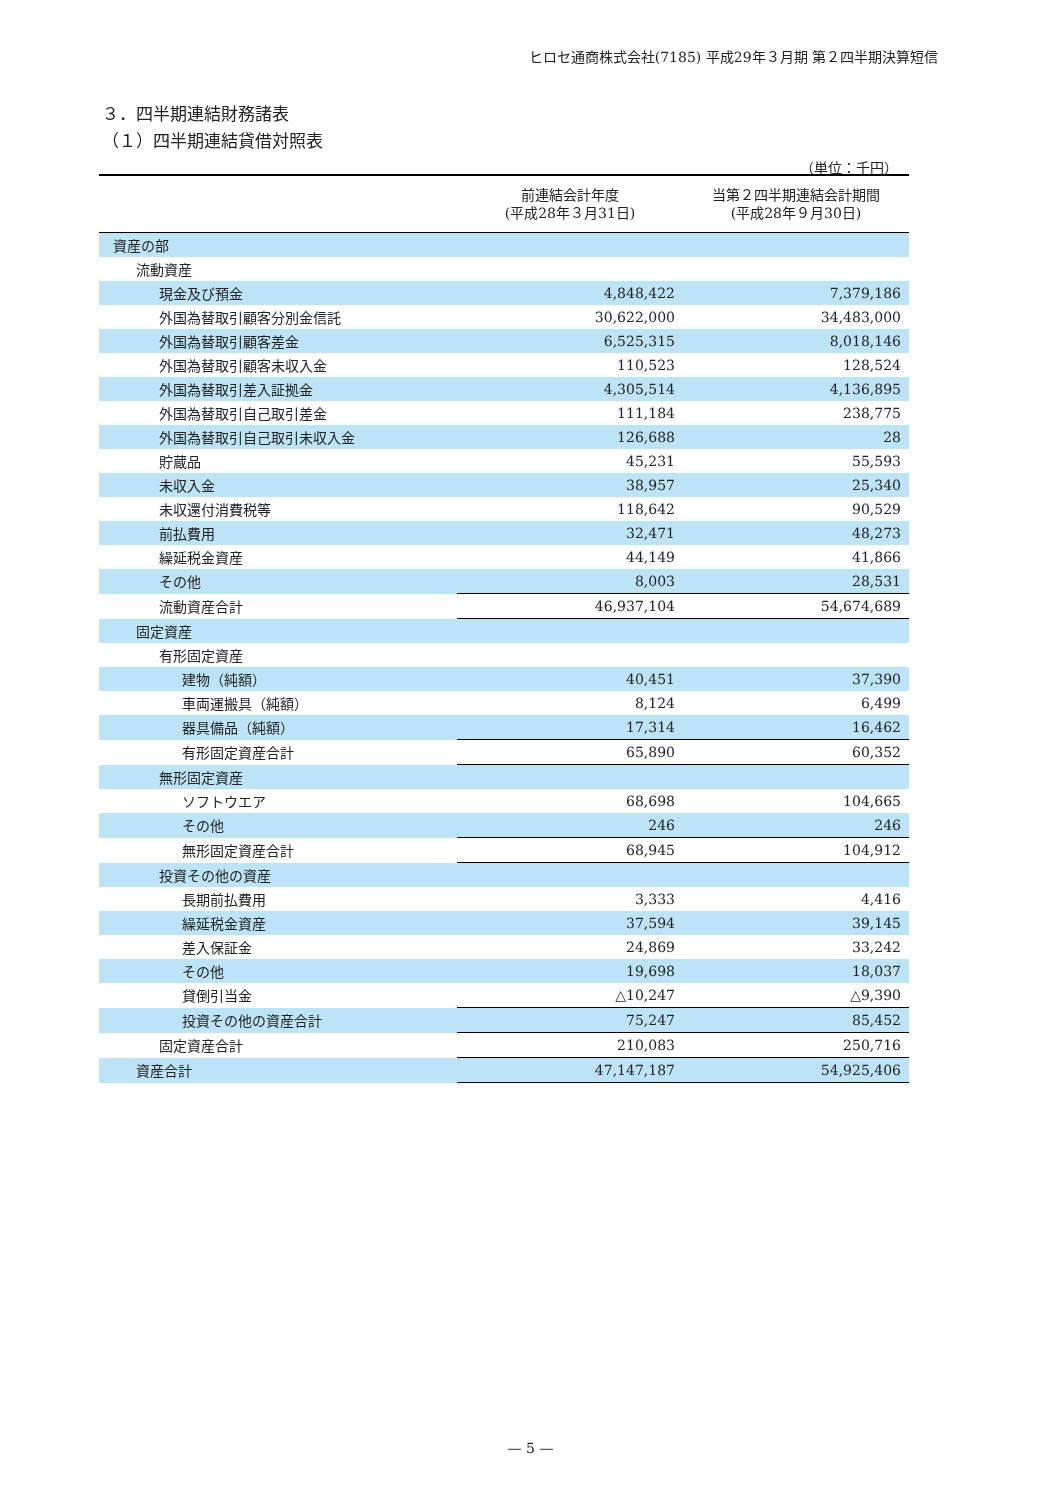ヒロセ通商株式会社(7185) 平成29年３月期 第２四半期決算短信
３．四半期連結財務諸表
（１）四半期連結貸借対照表
（単位：千円）
| | 前連結会計年度 (平成28年３月31日) | 当第２四半期連結会計期間 (平成28年９月30日) |
| --- | --- | --- |
| 資産の部 | | |
| 流動資産 | | |
| 現金及び預金 | 4,848,422 | 7,379,186 |
| 外国為替取引顧客分別金信託 | 30,622,000 | 34,483,000 |
| 外国為替取引顧客差金 | 6,525,315 | 8,018,146 |
| 外国為替取引顧客未収入金 | 110,523 | 128,524 |
| 外国為替取引差入証拠金 | 4,305,514 | 4,136,895 |
| 外国為替取引自己取引差金 | 111,184 | 238,775 |
| 外国為替取引自己取引未収入金 | 126,688 | 28 |
| 貯蔵品 | 45,231 | 55,593 |
| 未収入金 | 38,957 | 25,340 |
| 未収還付消費税等 | 118,642 | 90,529 |
| 前払費用 | 32,471 | 48,273 |
| 繰延税金資産 | 44,149 | 41,866 |
| その他 | 8,003 | 28,531 |
| 流動資産合計 | 46,937,104 | 54,674,689 |
| 固定資産 | | |
| 有形固定資産 | | |
| 建物（純額） | 40,451 | 37,390 |
| 車両運搬具（純額） | 8,124 | 6,499 |
| 器具備品（純額） | 17,314 | 16,462 |
| 有形固定資産合計 | 65,890 | 60,352 |
| 無形固定資産 | | |
| ソフトウエア | 68,698 | 104,665 |
| その他 | 246 | 246 |
| 無形固定資産合計 | 68,945 | 104,912 |
| 投資その他の資産 | | |
| 長期前払費用 | 3,333 | 4,416 |
| 繰延税金資産 | 37,594 | 39,145 |
| 差入保証金 | 24,869 | 33,242 |
| その他 | 19,698 | 18,037 |
| 貸倒引当金 | △10,247 | △9,390 |
| 投資その他の資産合計 | 75,247 | 85,452 |
| 固定資産合計 | 210,083 | 250,716 |
| 資産合計 | 47,147,187 | 54,925,406 |
— 5 —